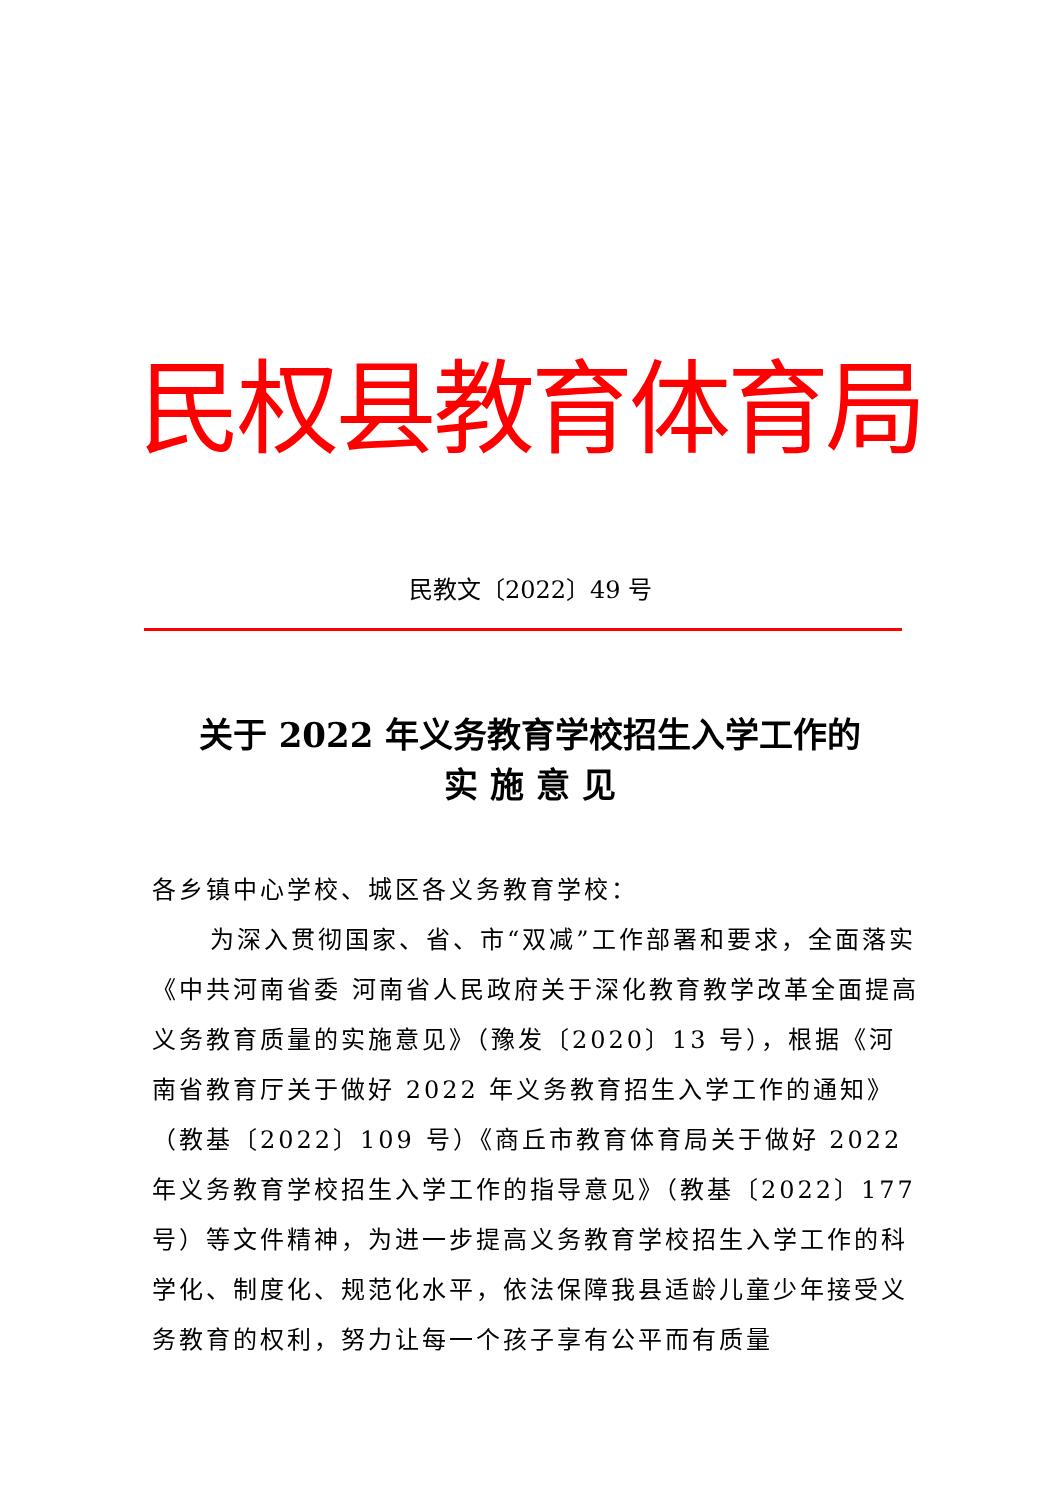民权县教育体育局
民教文〔2022〕49 号
关于 2022 年义务教育学校招生入学工作的
实 施 意 见
各乡镇中心学校、城区各义务教育学校：
为深入贯彻国家、省、市“双减”工作部署和要求，全面落实《中共河南省委 河南省人民政府关于深化教育教学改革全面提高义务教育质量的实施意见》（豫发〔2020〕13 号），根据《河南省教育厅关于做好 2022 年义务教育招生入学工作的通知》（教基〔2022〕109 号）《商丘市教育体育局关于做好 2022 年义务教育学校招生入学工作的指导意见》（教基〔2022〕177 号）等文件精神，为进一步提高义务教育学校招生入学工作的科学化、制度化、规范化水平，依法保障我县适龄儿童少年接受义务教育的权利，努力让每一个孩子享有公平而有质量